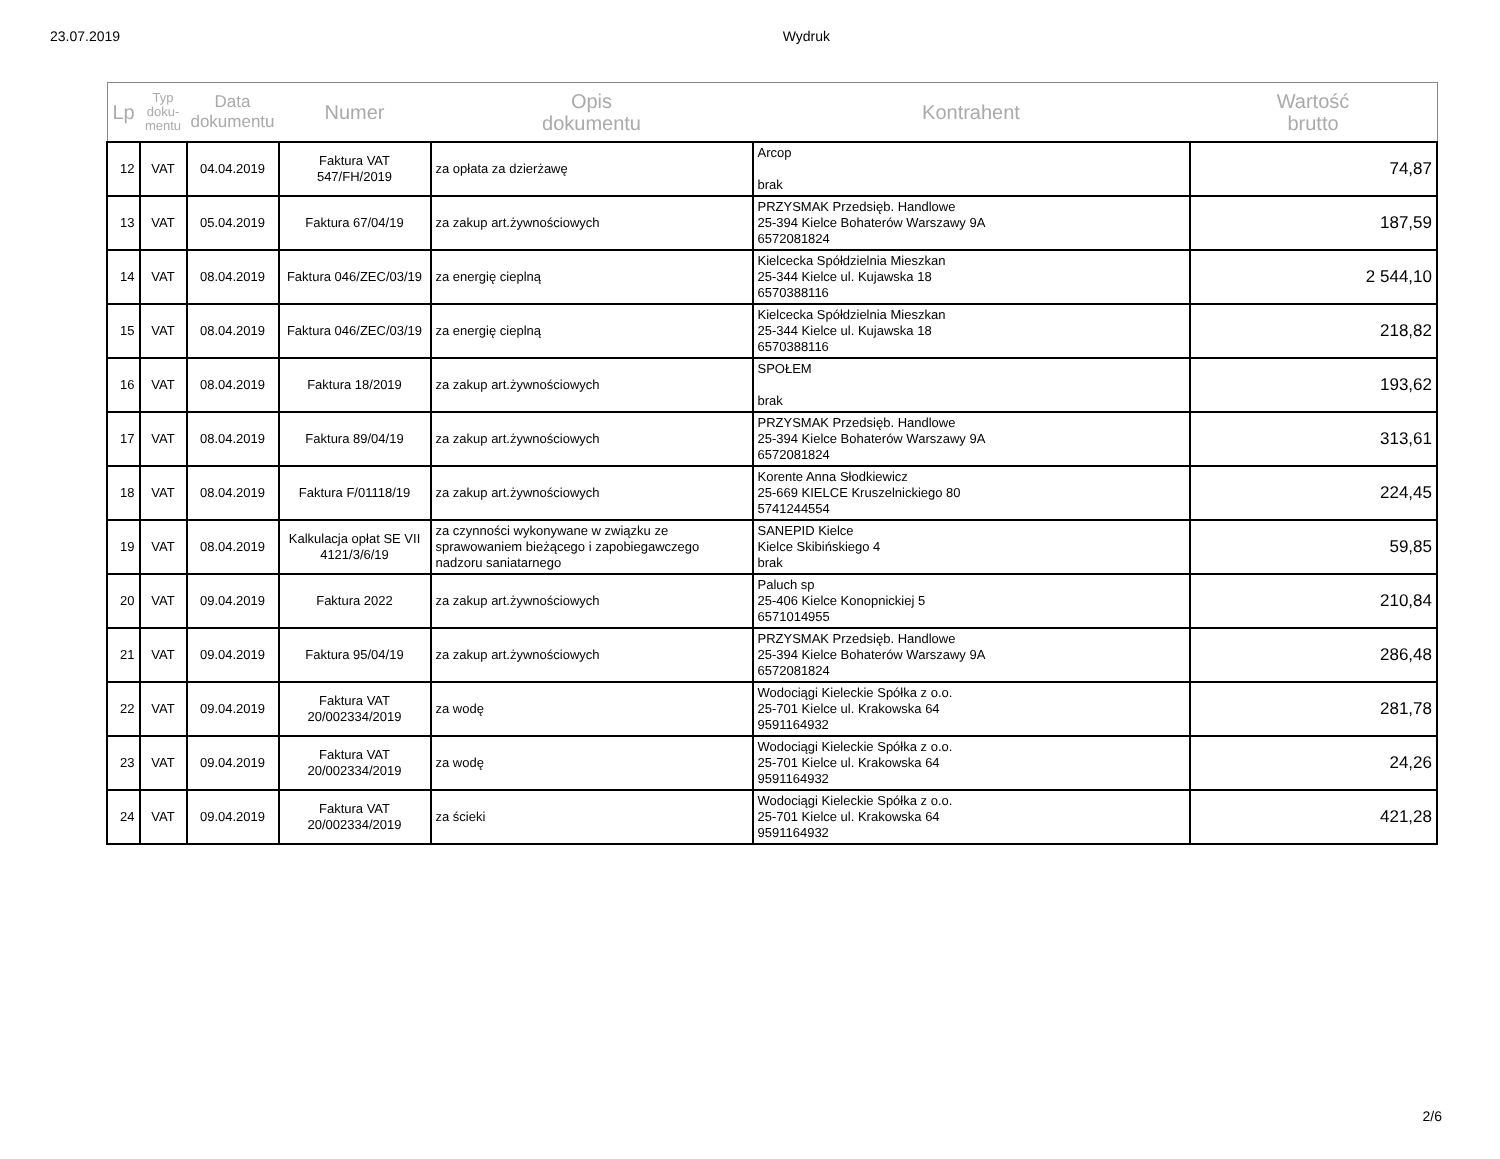23.07.2019 Wydruk
| Lp | Typ doku- mentu | Data dokumentu | Numer | Opis dokumentu | Kontrahent | Wartość brutto |
| --- | --- | --- | --- | --- | --- | --- |
| 12 | VAT | 04.04.2019 | Faktura VAT 547/FH/2019 | za opłata za dzierżawę | Arcop brak | 74,87 |
| 13 | VAT | 05.04.2019 | Faktura 67/04/19 | za zakup art.żywnościowych | PRZYSMAK Przedsięb. Handlowe 25-394 Kielce Bohaterów Warszawy 9A 6572081824 | 187,59 |
| 14 | VAT | 08.04.2019 | Faktura 046/ZEC/03/19 | za energię cieplną | Kielcecka Spółdzielnia Mieszkan 25-344 Kielce ul. Kujawska 18 6570388116 | 2 544,10 |
| 15 | VAT | 08.04.2019 | Faktura 046/ZEC/03/19 | za energię cieplną | Kielcecka Spółdzielnia Mieszkan 25-344 Kielce ul. Kujawska 18 6570388116 | 218,82 |
| 16 | VAT | 08.04.2019 | Faktura 18/2019 | za zakup art.żywnościowych | SPOŁEM brak | 193,62 |
| 17 | VAT | 08.04.2019 | Faktura 89/04/19 | za zakup art.żywnościowych | PRZYSMAK Przedsięb. Handlowe 25-394 Kielce Bohaterów Warszawy 9A 6572081824 | 313,61 |
| 18 | VAT | 08.04.2019 | Faktura F/01118/19 | za zakup art.żywnościowych | Korente Anna Słodkiewicz 25-669 KIELCE Kruszelnickiego 80 5741244554 | 224,45 |
| 19 | VAT | 08.04.2019 | Kalkulacja opłat SE VII 4121/3/6/19 | za czynności wykonywane w związku ze sprawowaniem bieżącego i zapobiegawczego nadzoru saniatarnego | SANEPID Kielce Kielce Skibińskiego 4 brak | 59,85 |
| 20 | VAT | 09.04.2019 | Faktura 2022 | za zakup art.żywnościowych | Paluch sp 25-406 Kielce Konopnickiej 5 6571014955 | 210,84 |
| 21 | VAT | 09.04.2019 | Faktura 95/04/19 | za zakup art.żywnościowych | PRZYSMAK Przedsięb. Handlowe 25-394 Kielce Bohaterów Warszawy 9A 6572081824 | 286,48 |
| 22 | VAT | 09.04.2019 | Faktura VAT 20/002334/2019 | za wodę | Wodociągi Kieleckie Spółka z o.o. 25-701 Kielce ul. Krakowska 64 9591164932 | 281,78 |
| 23 | VAT | 09.04.2019 | Faktura VAT 20/002334/2019 | za wodę | Wodociągi Kieleckie Spółka z o.o. 25-701 Kielce ul. Krakowska 64 9591164932 | 24,26 |
| 24 | VAT | 09.04.2019 | Faktura VAT 20/002334/2019 | za ścieki | Wodociągi Kieleckie Spółka z o.o. 25-701 Kielce ul. Krakowska 64 9591164932 | 421,28 |
2/6